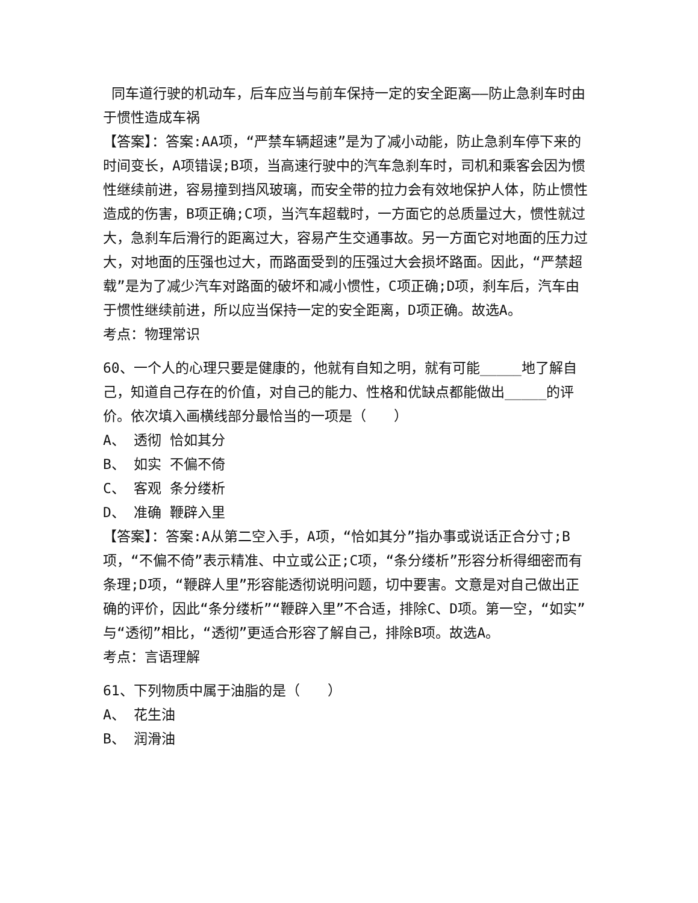同车道行驶的机动车，后车应当与前车保持一定的安全距离——防止急刹车时由于惯性造成车祸
【答案】：答案:AA项，“严禁车辆超速”是为了减小动能，防止急刹车停下来的时间变长，A项错误;B项，当高速行驶中的汽车急刹车时，司机和乘客会因为惯性继续前进，容易撞到挡风玻璃，而安全带的拉力会有效地保护人体，防止惯性造成的伤害，B项正确;C项，当汽车超载时，一方面它的总质量过大，惯性就过大，急刹车后滑行的距离过大，容易产生交通事故。另一方面它对地面的压力过大，对地面的压强也过大，而路面受到的压强过大会损坏路面。因此，“严禁超载”是为了减少汽车对路面的破坏和减小惯性，C项正确;D项，刹车后，汽车由于惯性继续前进，所以应当保持一定的安全距离，D项正确。故选A。
考点：物理常识
60、一个人的心理只要是健康的，他就有自知之明，就有可能_____地了解自己，知道自己存在的价值，对自己的能力、性格和优缺点都能做出_____的评价。依次填入画横线部分最恰当的一项是（　　）
A、 透彻 恰如其分
B、 如实 不偏不倚
C、 客观 条分缕析
D、 准确 鞭辟入里
【答案】：答案:A从第二空入手，A项，“恰如其分”指办事或说话正合分寸;B项，“不偏不倚”表示精准、中立或公正;C项，“条分缕析”形容分析得细密而有条理;D项，“鞭辟人里”形容能透彻说明问题，切中要害。文意是对自己做出正确的评价，因此“条分缕析”“鞭辟入里”不合适，排除C、D项。第一空，“如实”与“透彻”相比，“透彻”更适合形容了解自己，排除B项。故选A。
考点：言语理解
61、下列物质中属于油脂的是（　　）
A、 花生油
B、 润滑油